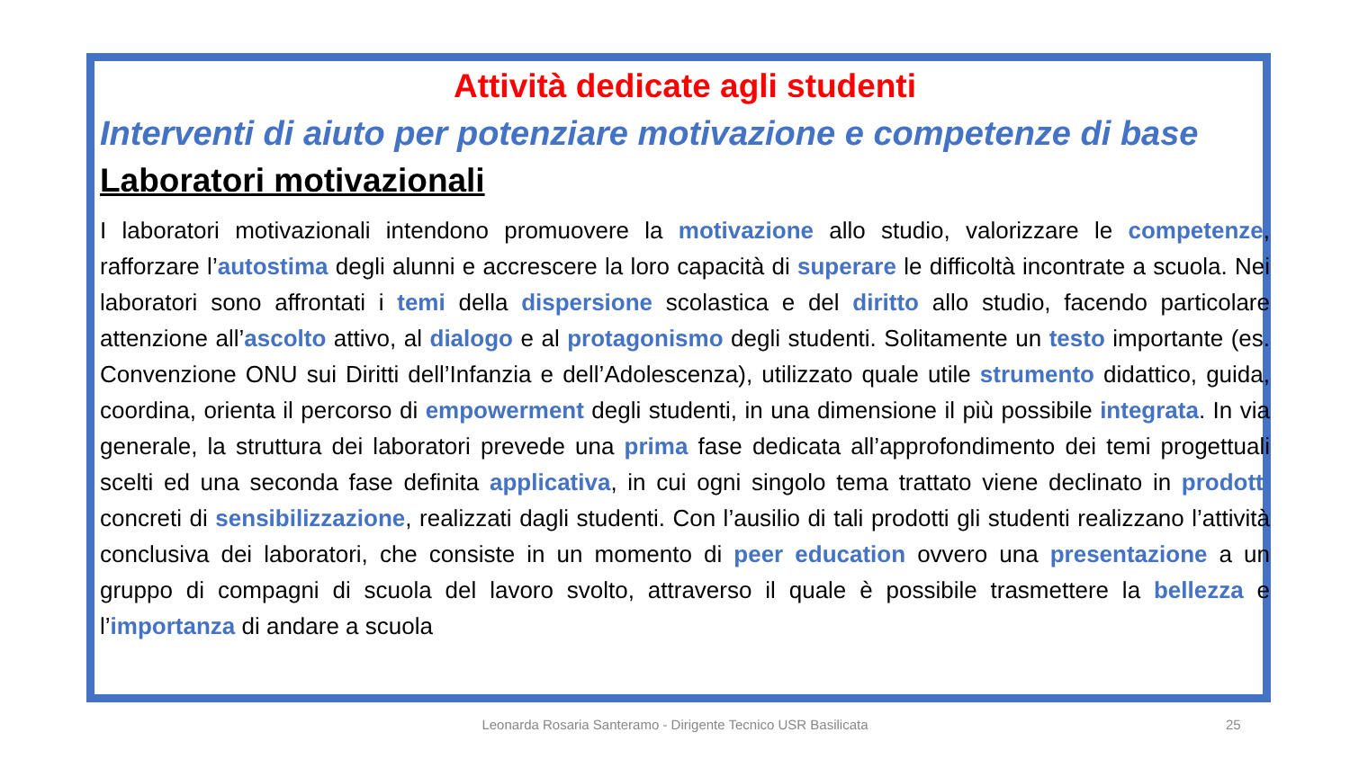Attività dedicate agli studenti
Interventi di aiuto per potenziare motivazione e competenze di base
Laboratori motivazionali
I laboratori motivazionali intendono promuovere la motivazione allo studio, valorizzare le competenze, rafforzare l’autostima degli alunni e accrescere la loro capacità di superare le difficoltà incontrate a scuola. Nei laboratori sono affrontati i temi della dispersione scolastica e del diritto allo studio, facendo particolare attenzione all’ascolto attivo, al dialogo e al protagonismo degli studenti. Solitamente un testo importante (es. Convenzione ONU sui Diritti dell’Infanzia e dell’Adolescenza), utilizzato quale utile strumento didattico, guida, coordina, orienta il percorso di empowerment degli studenti, in una dimensione il più possibile integrata. In via generale, la struttura dei laboratori prevede una prima fase dedicata all’approfondimento dei temi progettuali scelti ed una seconda fase definita applicativa, in cui ogni singolo tema trattato viene declinato in prodotti concreti di sensibilizzazione, realizzati dagli studenti. Con l’ausilio di tali prodotti gli studenti realizzano l’attività conclusiva dei laboratori, che consiste in un momento di peer education ovvero una presentazione a un gruppo di compagni di scuola del lavoro svolto, attraverso il quale è possibile trasmettere la bellezza e l’importanza di andare a scuola
Leonarda Rosaria Santeramo - Dirigente Tecnico USR Basilicata 25